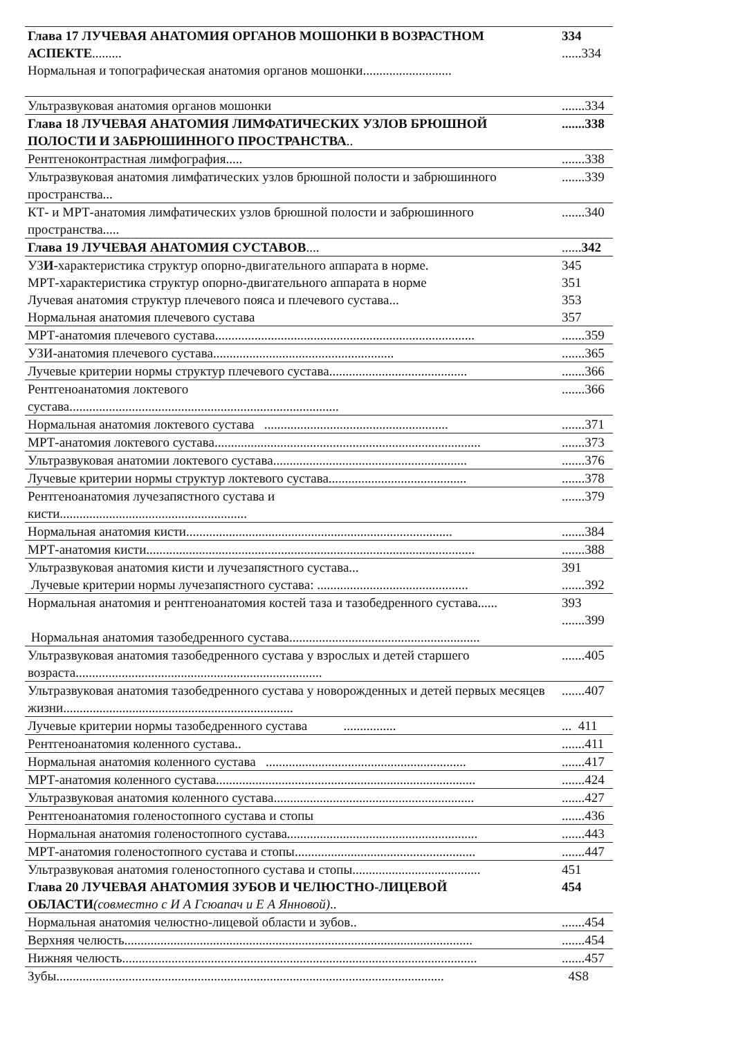| Глава 17 ЛУЧЕВАЯ АНАТОМИЯ ОРГАНОВ МОШОНКИ В ВОЗРАСТНОМ АСПЕКТЕ ......... | 334 ......334 |
| Нормальная и топографическая анатомия органов мошонки........................... | |
| Ультразвуковая анатомия органов мошонки | .......334 |
| Глава 18 ЛУЧЕВАЯ АНАТОМИЯ ЛИМФАТИЧЕСКИХ УЗЛОВ БРЮШНОЙ ПОЛОСТИ И ЗАБРЮШИННОГО ПРОСТРАНСТВА .. | .......338 |
| Рентгеноконтрастная лимфография..... | .......338 |
| Ультразвуковая анатомия лимфатических узлов брюшной полости и забрюшинного пространства... | .......339 |
| КТ- и МРТ-анатомия лимфатических узлов брюшной полости и забрюшинного пространства..... | .......340 |
| Глава 19 ЛУЧЕВАЯ АНАТОМИЯ СУСТАВОВ .... | ...... 342 |
| УЗ И -характеристика структур опорно-двигательного аппарата в норме. | 345 |
| МРТ-характеристика структур опорно-двигательного аппарата в норме | 351 |
| Лучевая анатомия структур плечевого пояса и плечевого сустава... | 353 |
| Нормальная анатомия плечевого сустава | 357 |
| МРТ-анатомия плечевого сустава............................................................................... | .......359 |
| УЗИ-анатомия плечевого сустава....................................................... | .......365 |
| Лучевые критерии нормы структур плечевого сустава.......................................... | .......366 |
| Рентгеноанатомия локтевого сустава.................................................................................. | .......366 |
| Нормальная анатомия локтевого сустава ........................................................ | .......371 |
| МРТ-анатомия локтевого сустава................................................................................. | .......373 |
| Ультразвуковая анатомии локтевого сустава........................................................... | .......376 |
| Лучевые критерии нормы структур локтевого сустава.......................................... | .......378 |
| Рентгеноанатомия лучезапястного сустава и кисти......................................................... | .......379 |
| Нормальная анатомия кисти................................................................................. | .......384 |
| МРТ-анатомия кисти.................................................................................................... | .......388 |
| Ультразвуковая анатомия кисти и лучезапястного сустава... | 391 |
| Лучевые критерии нормы лучезапястного сустава: .............................................. | .......392 |
| Нормальная анатомия и рентгеноанатомия костей таза и тазобедренного сустава...... | 393 .......399 |
| Нормальная анатомия тазобедренного сустава.......................................................... | |
| Ультразвуковая анатомия тазобедренного сустава у взрослых и детей старшего возраста........................................................................... | .......405 |
| Ультразвуковая анатомия тазобедренного сустава у новорожденных и детей первых месяцев жизни...................................................................... | .......407 |
| Лучевые критерии нормы тазобедренного сустава ................ | ... 411 |
| Рентгеноанатомия коленного сустава.. | .......411 |
| Нормальная анатомия коленного сустава ............................................................. | .......417 |
| МРТ-анатомия коленного сустава............................................................................... | .......424 |
| Ультразвуковая анатомия коленного сустава............................................................. | .......427 |
| Рентгеноанатомия голеностопного сустава и стопы | .......436 |
| Нормальная анатомия голеностопного сустава.......................................................... | .......443 |
| МРТ-анатомия голеностопного сустава и стопы....................................................... | .......447 |
| Ультразвуковая анатомия голеностопного сустава и стопы....................................... | 451 |
| Глава 20 ЛУЧЕВАЯ АНАТОМИЯ ЗУБОВ И ЧЕЛЮСТНО-ЛИЦЕВОЙ ОБЛАСТИ (совместно с И А Гсюапач и Е А Янновой) .. | 454 |
| Нормальная анатомия челюстно-лицевой области и зубов.. | .......454 |
| Верхняя челюсть.......................................................................................................... | .......454 |
| Нижняя челюсть............................................................................................................ | .......457 |
| Зубы...................................................................................................................... | 4S8 |